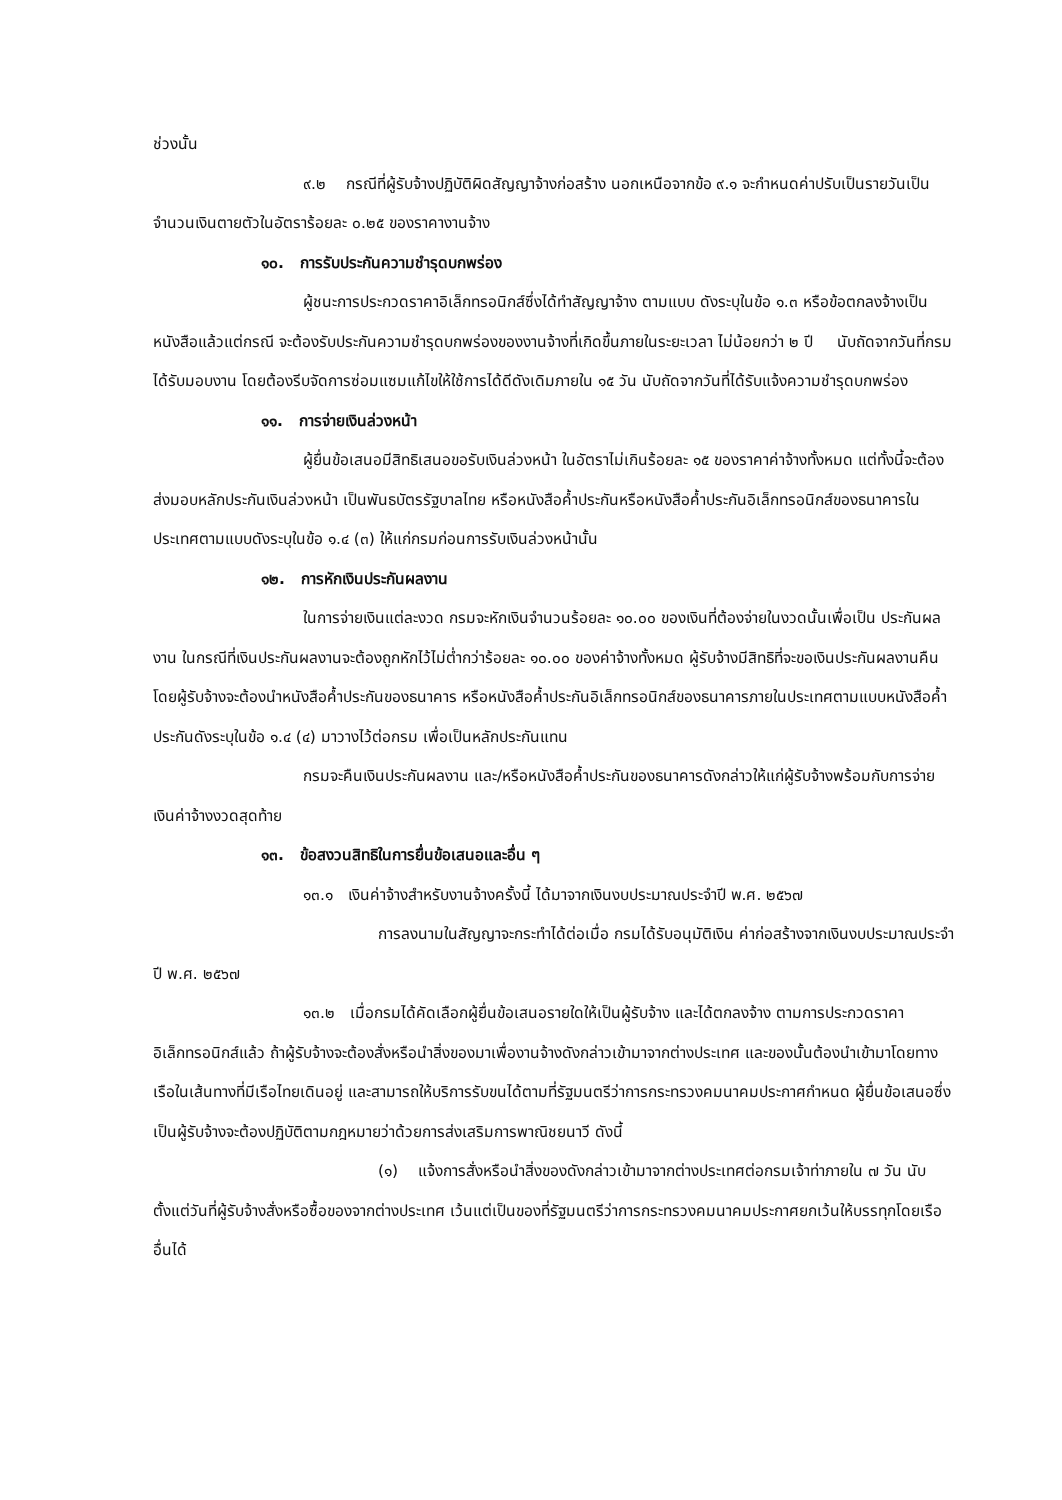ช่วงนั้น
๙.๒ กรณีที่ผู้รับจ้างปฏิบัติผิดสัญญาจ้างก่อสร้าง นอกเหนือจากข้อ ๙.๑ จะกำหนดค่าปรับเป็นรายวันเป็นจำนวนเงินตายตัวในอัตราร้อยละ ๐.๒๕ ของราคางานจ้าง
๑๐. การรับประกันความชำรุดบกพร่อง
ผู้ชนะการประกวดราคาอิเล็กทรอนิกส์ซึ่งได้ทำสัญญาจ้าง ตามแบบ ดังระบุในข้อ ๑.๓ หรือข้อตกลงจ้างเป็นหนังสือแล้วแต่กรณี จะต้องรับประกันความชำรุดบกพร่องของงานจ้างที่เกิดขึ้นภายในระยะเวลา ไม่น้อยกว่า ๒ ปี นับถัดจากวันที่กรมได้รับมอบงาน โดยต้องรีบจัดการซ่อมแซมแก้ไขให้ใช้การได้ดีดังเดิมภายใน ๑๕ วัน นับถัดจากวันที่ได้รับแจ้งความชำรุดบกพร่อง
๑๑. การจ่ายเงินล่วงหน้า
ผู้ยื่นข้อเสนอมีสิทธิเสนอขอรับเงินล่วงหน้า ในอัตราไม่เกินร้อยละ ๑๕ ของราคาค่าจ้างทั้งหมด แต่ทั้งนี้จะต้องส่งมอบหลักประกันเงินล่วงหน้า เป็นพันธบัตรรัฐบาลไทย หรือหนังสือค้ำประกันหรือหนังสือค้ำประกันอิเล็กทรอนิกส์ของธนาคารในประเทศตามแบบดังระบุในข้อ ๑.๔ (๓) ให้แก่กรมก่อนการรับเงินล่วงหน้านั้น
๑๒. การหักเงินประกันผลงาน
ในการจ่ายเงินแต่ละงวด กรมจะหักเงินจำนวนร้อยละ ๑๐.๐๐ ของเงินที่ต้องจ่ายในงวดนั้นเพื่อเป็น ประกันผลงาน ในกรณีที่เงินประกันผลงานจะต้องถูกหักไว้ไม่ต่ำกว่าร้อยละ ๑๐.๐๐ ของค่าจ้างทั้งหมด ผู้รับจ้างมีสิทธิที่จะขอเงินประกันผลงานคืน โดยผู้รับจ้างจะต้องนำหนังสือค้ำประกันของธนาคาร หรือหนังสือค้ำประกันอิเล็กทรอนิกส์ของธนาคารภายในประเทศตามแบบหนังสือค้ำประกันดังระบุในข้อ ๑.๔ (๔) มาวางไว้ต่อกรม เพื่อเป็นหลักประกันแทน
กรมจะคืนเงินประกันผลงาน และ/หรือหนังสือค้ำประกันของธนาคารดังกล่าวให้แก่ผู้รับจ้างพร้อมกับการจ่ายเงินค่าจ้างงวดสุดท้าย
๑๓. ข้อสงวนสิทธิในการยื่นข้อเสนอและอื่น ๆ
๑๓.๑ เงินค่าจ้างสำหรับงานจ้างครั้งนี้ ได้มาจากเงินงบประมาณประจำปี พ.ศ. ๒๕๖๗
การลงนามในสัญญาจะกระทำได้ต่อเมื่อ กรมได้รับอนุมัติเงิน ค่าก่อสร้างจากเงินงบประมาณประจำปี พ.ศ. ๒๕๖๗
๑๓.๒ เมื่อกรมได้คัดเลือกผู้ยื่นข้อเสนอรายใดให้เป็นผู้รับจ้าง และได้ตกลงจ้าง ตามการประกวดราคาอิเล็กทรอนิกส์แล้ว ถ้าผู้รับจ้างจะต้องสั่งหรือนำสิ่งของมาเพื่องานจ้างดังกล่าวเข้ามาจากต่างประเทศ และของนั้นต้องนำเข้ามาโดยทางเรือในเส้นทางที่มีเรือไทยเดินอยู่ และสามารถให้บริการรับขนได้ตามที่รัฐมนตรีว่าการกระทรวงคมนาคมประกาศกำหนด ผู้ยื่นข้อเสนอซึ่งเป็นผู้รับจ้างจะต้องปฏิบัติตามกฎหมายว่าด้วยการส่งเสริมการพาณิชยนาวี ดังนี้
(๑) แจ้งการสั่งหรือนำสิ่งของดังกล่าวเข้ามาจากต่างประเทศต่อกรมเจ้าท่าภายใน ๗ วัน นับตั้งแต่วันที่ผู้รับจ้างสั่งหรือซื้อของจากต่างประเทศ เว้นแต่เป็นของที่รัฐมนตรีว่าการกระทรวงคมนาคมประกาศยกเว้นให้บรรทุกโดยเรืออื่นได้